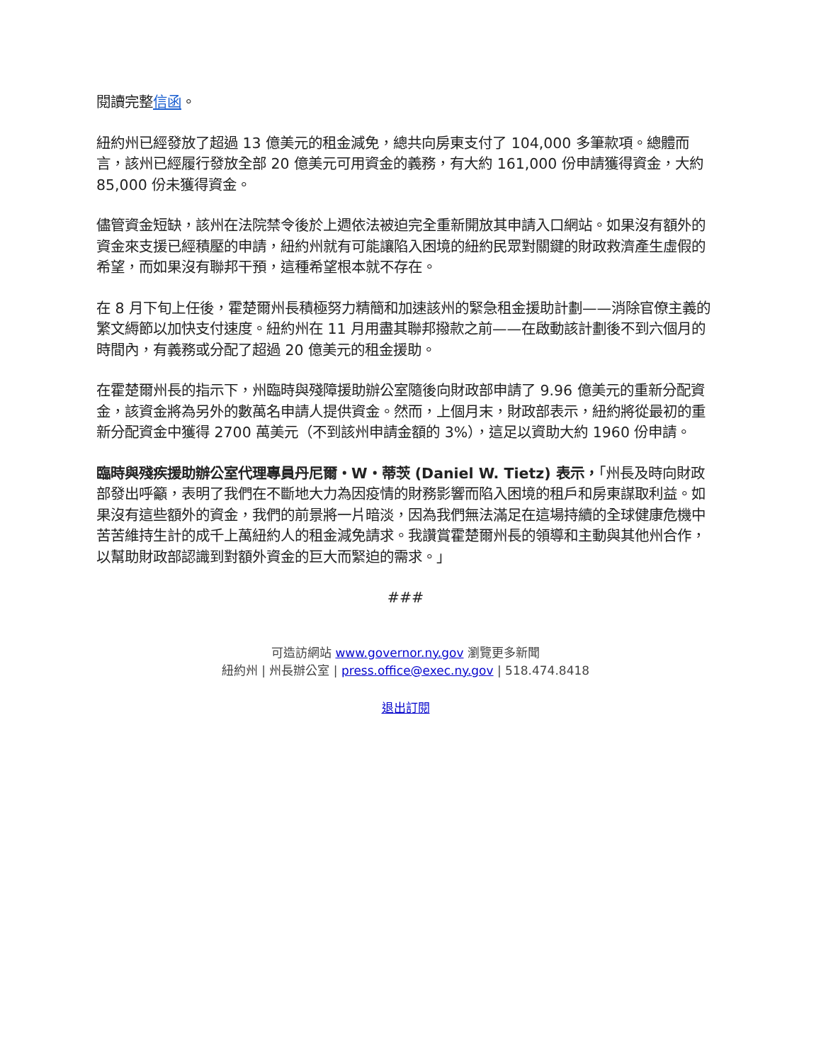閱讀完整信函。
紐約州已經發放了超過 13 億美元的租金減免，總共向房東支付了 104,000 多筆款項。總體而言，該州已經履行發放全部 20 億美元可用資金的義務，有大約 161,000 份申請獲得資金，大約 85,000 份未獲得資金。
儘管資金短缺，該州在法院禁令後於上週依法被迫完全重新開放其申請入口網站。如果沒有額外的資金來支援已經積壓的申請，紐約州就有可能讓陷入困境的紐約民眾對關鍵的財政救濟產生虛假的希望，而如果沒有聯邦干預，這種希望根本就不存在。
在 8 月下旬上任後，霍楚爾州長積極努力精簡和加速該州的緊急租金援助計劃——消除官僚主義的繁文縟節以加快支付速度。紐約州在 11 月用盡其聯邦撥款之前——在啟動該計劃後不到六個月的時間內，有義務或分配了超過 20 億美元的租金援助。
在霍楚爾州長的指示下，州臨時與殘障援助辦公室隨後向財政部申請了 9.96 億美元的重新分配資金，該資金將為另外的數萬名申請人提供資金。然而，上個月末，財政部表示，紐約將從最初的重新分配資金中獲得 2700 萬美元（不到該州申請金額的 3%），這足以資助大約 1960 份申請。
臨時與殘疾援助辦公室代理專員丹尼爾・W・蒂茨 (Daniel W. Tietz) 表示，「州長及時向財政部發出呼籲，表明了我們在不斷地大力為因疫情的財務影響而陷入困境的租戶和房東謀取利益。如果沒有這些額外的資金，我們的前景將一片暗淡，因為我們無法滿足在這場持續的全球健康危機中苦苦維持生計的成千上萬紐約人的租金減免請求。我讚賞霍楚爾州長的領導和主動與其他州合作，以幫助財政部認識到對額外資金的巨大而緊迫的需求。」
###
可造訪網站 www.governor.ny.gov 瀏覽更多新聞
紐約州 | 州長辦公室 | press.office@exec.ny.gov | 518.474.8418
退出訂閱